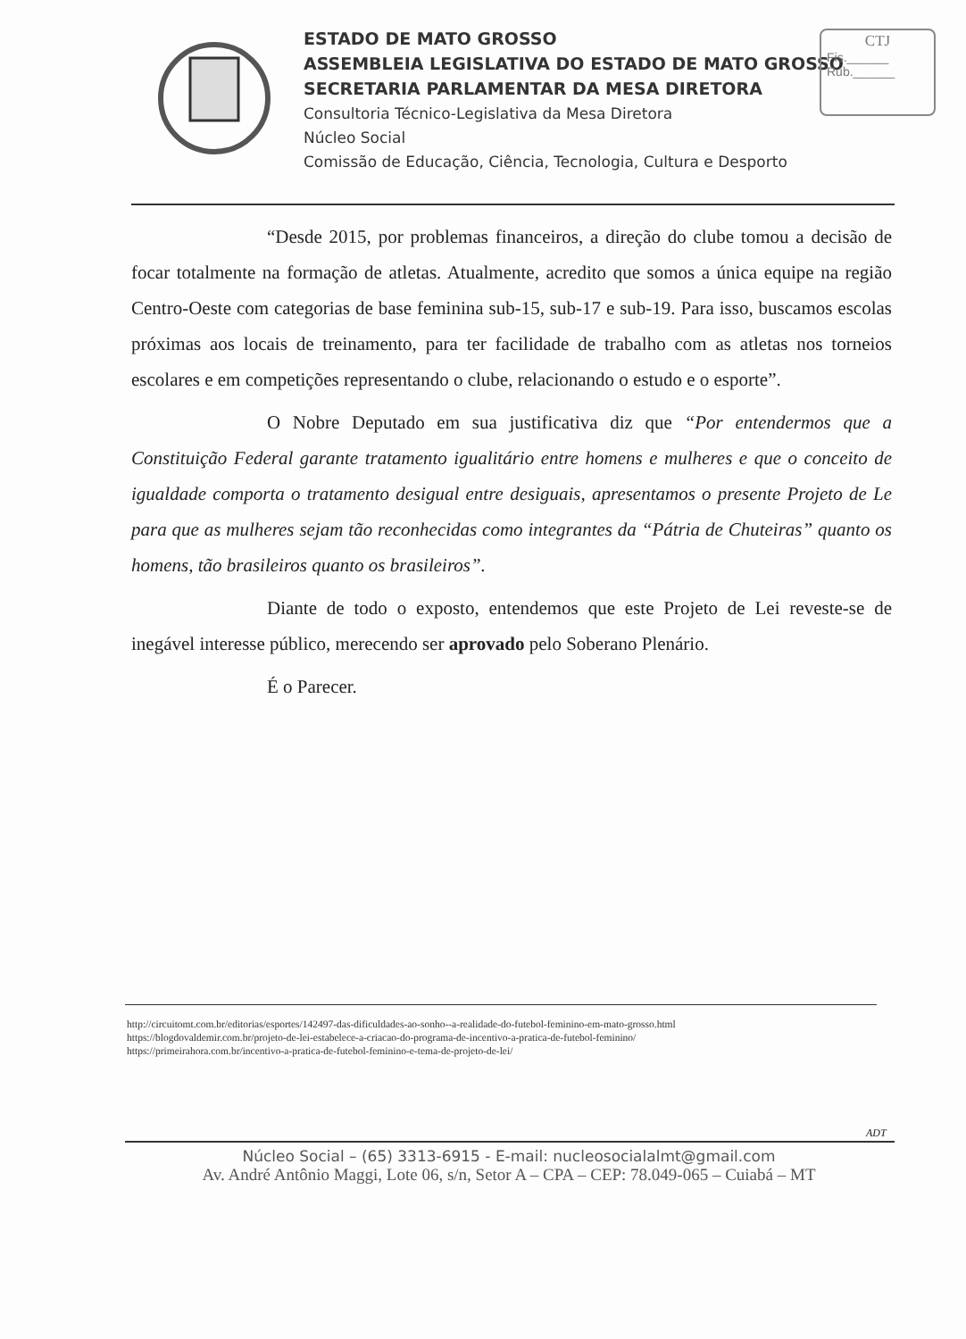ESTADO DE MATO GROSSO
ASSEMBLEIA LEGISLATIVA DO ESTADO DE MATO GROSSO
SECRETARIA PARLAMENTAR DA MESA DIRETORA
Consultoria Técnico-Legislativa da Mesa Diretora
Núcleo Social
Comissão de Educação, Ciência, Tecnologia, Cultura e Desporto
CTJ
Fis.______
Rub.______
“Desde 2015, por problemas financeiros, a direção do clube tomou a decisão de focar totalmente na formação de atletas. Atualmente, acredito que somos a única equipe na região Centro-Oeste com categorias de base feminina sub-15, sub-17 e sub-19. Para isso, buscamos escolas próximas aos locais de treinamento, para ter facilidade de trabalho com as atletas nos torneios escolares e em competições representando o clube, relacionando o estudo e o esporte”.
O Nobre Deputado em sua justificativa diz que “Por entendermos que a Constituição Federal garante tratamento igualitário entre homens e mulheres e que o conceito de igualdade comporta o tratamento desigual entre desiguais, apresentamos o presente Projeto de Le para que as mulheres sejam tão reconhecidas como integrantes da “Pátria de Chuteiras” quanto os homens, tão brasileiros quanto os brasileiros”.
Diante de todo o exposto, entendemos que este Projeto de Lei reveste-se de inegável interesse público, merecendo ser aprovado pelo Soberano Plenário.
É o Parecer.
http://circuitomt.com.br/editorias/esportes/142497-das-dificuldades-ao-sonho--a-realidade-do-futebol-feminino-em-mato-grosso.html
https://blogdovaldemir.com.br/projeto-de-lei-estabelece-a-criacao-do-programa-de-incentivo-a-pratica-de-futebol-feminino/
https://primeirahora.com.br/incentivo-a-pratica-de-futebol-feminino-e-tema-de-projeto-de-lei/
ADT
Núcleo Social – (65) 3313-6915 - E-mail: nucleosocialalmt@gmail.com
Av. André Antônio Maggi, Lote 06, s/n, Setor A – CPA – CEP: 78.049-065 – Cuiabá – MT